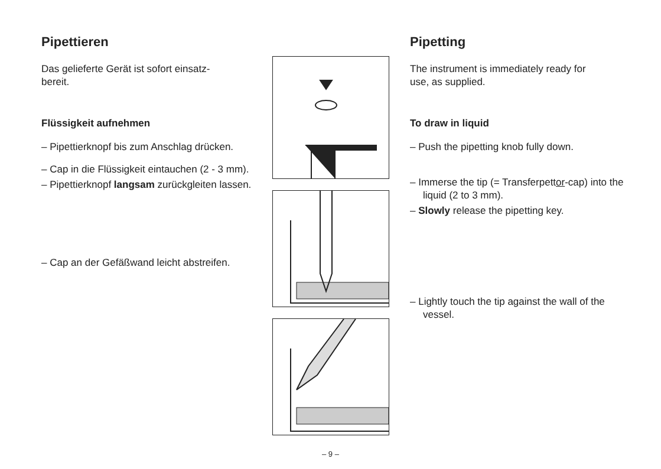Pipettieren
Das gelieferte Gerät ist sofort einsatz-
bereit.
Flüssigkeit aufnehmen
– Pipettierknopf bis zum Anschlag drücken.
– Cap in die Flüssigkeit eintauchen (2 - 3 mm).
– Pipettierknopf langsam zurückgleiten lassen.
– Cap an der Gefäßwand leicht abstreifen.
Pipetting
The instrument is immediately ready for
use, as supplied.
To draw in liquid
– Push the pipetting knob fully down.
– Immerse the tip (= Transferpettor-cap) into the liquid (2 to 3 mm).
– Slowly release the pipetting key.
– Lightly touch the tip against the wall of the vessel.
– 9 –